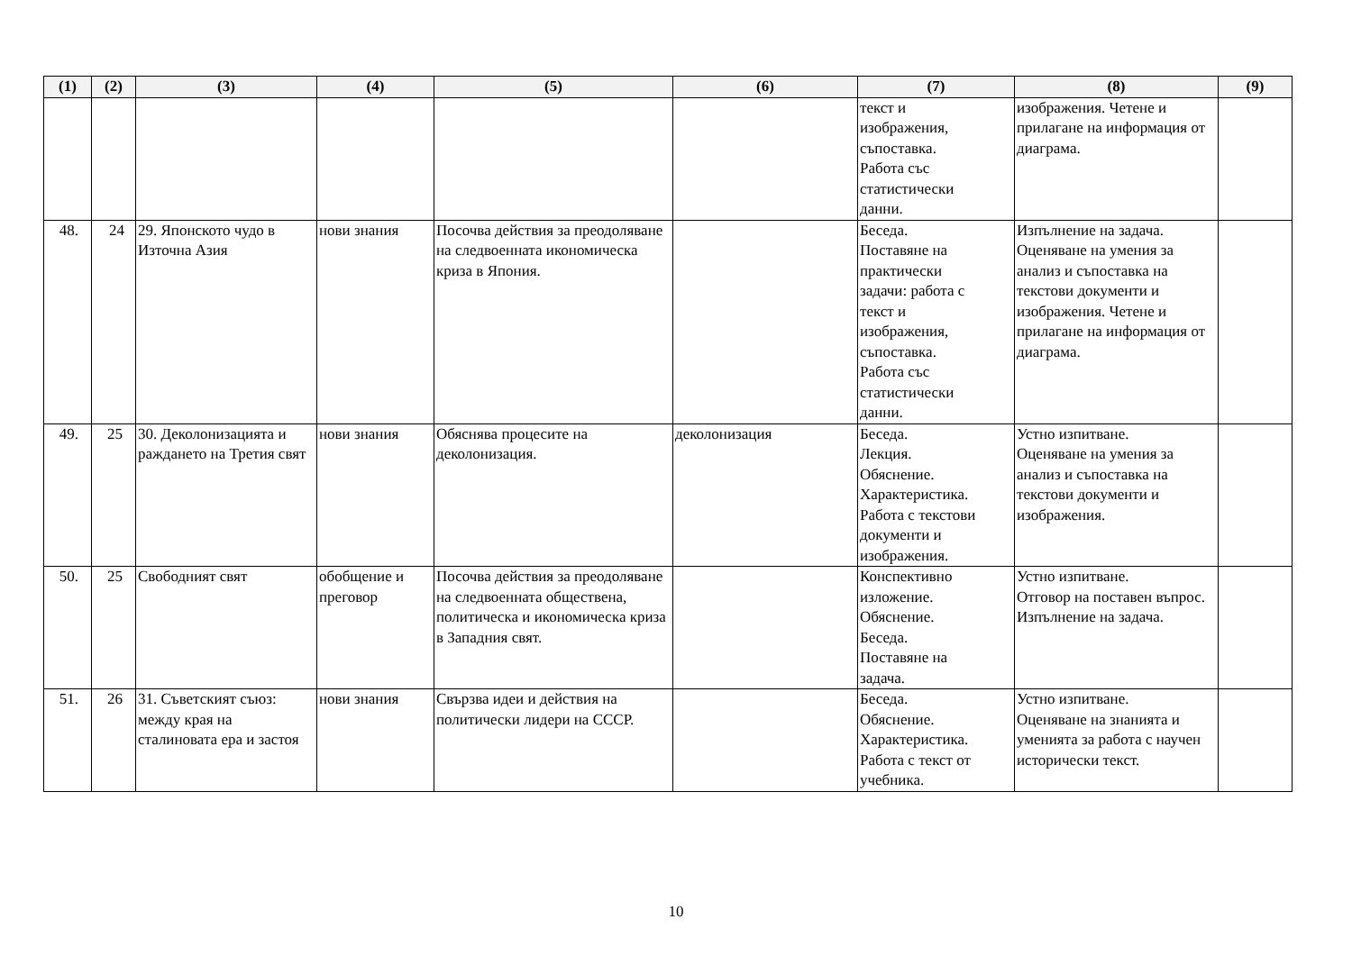| (1) | (2) | (3) | (4) | (5) | (6) | (7) | (8) | (9) |
| --- | --- | --- | --- | --- | --- | --- | --- | --- |
| | | | | | | текст и изображения, съпоставка. Работа със статистически данни. | изображения. Четене и прилагане на информация от диаграма. | |
| 48. | 24 | 29. Японското чудо в Източна Азия | нови знания | Посочва действия за преодоляване на следвоенната икономическа криза в Япония. | | Беседа. Поставяне на практически задачи: работа с текст и изображения, съпоставка. Работа със статистически данни. | Изпълнение на задача. Оценяване на умения за анализ и съпоставка на текстови документи и изображения. Четене и прилагане на информация от диаграма. | |
| 49. | 25 | 30. Деколонизацията и раждането на Третия свят | нови знания | Обяснява процесите на деколонизация. | деколонизация | Беседа. Лекция. Обяснение. Характеристика. Работа с текстови документи и изображения. | Устно изпитване. Оценяване на умения за анализ и съпоставка на текстови документи и изображения. | |
| 50. | 25 | Свободният свят | обобщение и преговор | Посочва действия за преодоляване на следвоенната обществена, политическа и икономическа криза в Западния свят. | | Конспективно изложение. Обяснение. Беседа. Поставяне на задача. | Устно изпитване. Отговор на поставен въпрос. Изпълнение на задача. | |
| 51. | 26 | 31. Съветският съюз: между края на сталиновата ера и застоя | нови знания | Свързва идеи и действия на политически лидери на СССР. | | Беседа. Обяснение. Характеристика. Работа с текст от учебника. | Устно изпитване. Оценяване на знанията и уменията за работа с научен исторически текст. | |
10